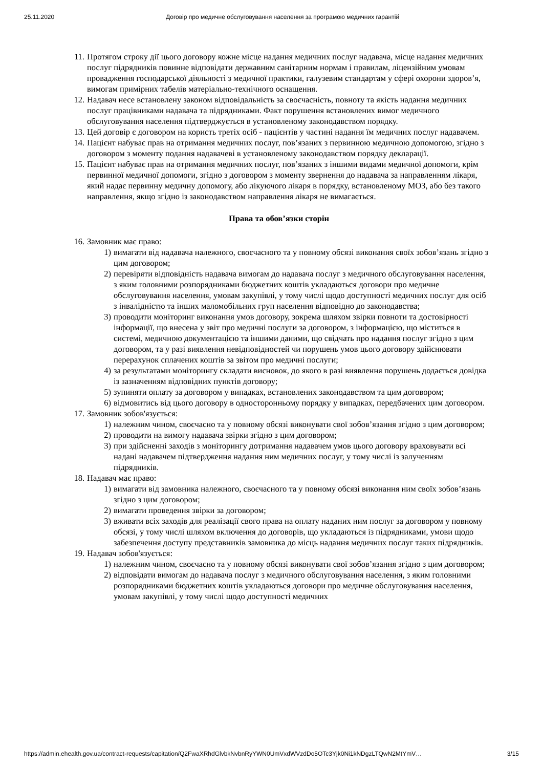25.11.2020 Договір про медичне обслуговування населення за програмою медичних гарантій
11. Протягом строку дії цього договору кожне місце надання медичних послуг надавача, місце надання медичних послуг підрядників повинне відповідати державним санітарним нормам і правилам, ліцензійним умовам провадження господарської діяльності з медичної практики, галузевим стандартам у сфері охорони здоров’я, вимогам примірних табелів матеріально-технічного оснащення.
12. Надавач несе встановлену законом відповідальність за своєчасність, повноту та якість надання медичних послуг працівниками надавача та підрядниками. Факт порушення встановлених вимог медичного обслуговування населення підтверджується в установленому законодавством порядку.
13. Цей договір є договором на користь третіх осіб - пацієнтів у частині надання їм медичних послуг надавачем.
14. Пацієнт набуває прав на отримання медичних послуг, пов’язаних з первинною медичною допомогою, згідно з договором з моменту подання надавачеві в установленому законодавством порядку декларації.
15. Пацієнт набуває прав на отримання медичних послуг, пов’язаних з іншими видами медичної допомоги, крім первинної медичної допомоги, згідно з договором з моменту звернення до надавача за направленням лікаря, який надає первинну медичну допомогу, або лікуючого лікаря в порядку, встановленому МОЗ, або без такого направлення, якщо згідно із законодавством направлення лікаря не вимагається.
Права та обов’язки сторін
16. Замовник має право:
1) вимагати від надавача належного, своєчасного та у повному обсязі виконання своїх зобов’язань згідно з цим договором;
2) перевіряти відповідність надавача вимогам до надавача послуг з медичного обслуговування населення, з яким головними розпорядниками бюджетних коштів укладаються договори про медичне обслуговування населення, умовам закупівлі, у тому числі щодо доступності медичних послуг для осіб з інвалідністю та інших маломобільних груп населення відповідно до законодавства;
3) проводити моніторинг виконання умов договору, зокрема шляхом звірки повноти та достовірності інформації, що внесена у звіт про медичні послуги за договором, з інформацією, що міститься в системі, медичною документацією та іншими даними, що свідчать про надання послуг згідно з цим договором, та у разі виявлення невідповідностей чи порушень умов цього договору здійснювати перерахунок сплачених коштів за звітом про медичні послуги;
4) за результатами моніторингу складати висновок, до якого в разі виявлення порушень додається довідка із зазначенням відповідних пунктів договору;
5) зупиняти оплату за договором у випадках, встановлених законодавством та цим договором;
6) відмовитись від цього договору в односторонньому порядку у випадках, передбачених цим договором.
17. Замовник зобов'язується:
1) належним чином, своєчасно та у повному обсязі виконувати свої зобов’язання згідно з цим договором;
2) проводити на вимогу надавача звірки згідно з цим договором;
3) при здійсненні заходів з моніторингу дотримання надавачем умов цього договору враховувати всі надані надавачем підтвердження надання ним медичних послуг, у тому числі із залученням підрядників.
18. Надавач має право:
1) вимагати від замовника належного, своєчасного та у повному обсязі виконання ним своїх зобов’язань згідно з цим договором;
2) вимагати проведення звірки за договором;
3) вживати всіх заходів для реалізації свого права на оплату наданих ним послуг за договором у повному обсязі, у тому числі шляхом включення до договорів, що укладаються із підрядниками, умови щодо забезпечення доступу представників замовника до місць надання медичних послуг таких підрядників.
19. Надавач зобов'язується:
1) належним чином, своєчасно та у повному обсязі виконувати свої зобов’язання згідно з цим договором;
2) відповідати вимогам до надавача послуг з медичного обслуговування населення, з яким головними розпорядниками бюджетних коштів укладаються договори про медичне обслуговування населення, умовам закупівлі, у тому числі щодо доступності медичних
https://admin.ehealth.gov.ua/contract-requests/capitation/Q2FwaXRhdGlvbkNvbnRyYWN0UmVxdWVzdDo5OTc3Yjk0Ni1kNDgzLTQwN2MtYmV… 3/15